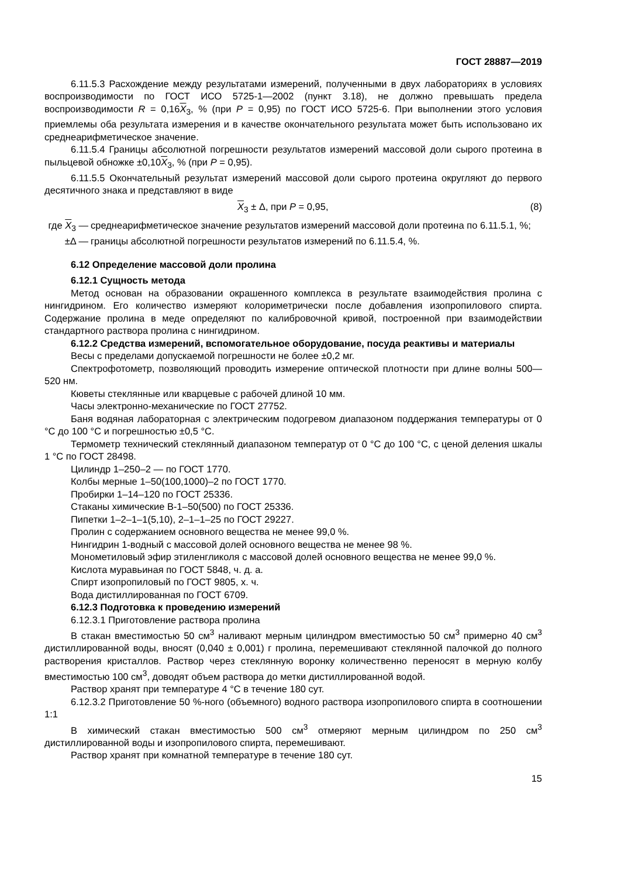ГОСТ 28887—2019
6.11.5.3 Расхождение между результатами измерений, полученными в двух лабораториях в условиях воспроизводимости по ГОСТ ИСО 5725-1—2002 (пункт 3.18), не должно превышать предела воспроизводимости R = 0,16X<sub>3</sub>, % (при P = 0,95) по ГОСТ ИСО 5725-6. При выполнении этого условия приемлемы оба результата измерения и в качестве окончательного результата может быть использовано их среднеарифметическое значение.
6.11.5.4 Границы абсолютной погрешности результатов измерений массовой доли сырого протеина в пыльцевой обножке ±0,10X<sub>3</sub>, % (при P = 0,95).
6.11.5.5 Окончательный результат измерений массовой доли сырого протеина округляют до первого десятичного знака и представляют в виде
X<sub>3</sub> ± Δ, при P = 0,95, (8)
где X<sub>3</sub> — среднеарифметическое значение результатов измерений массовой доли протеина по 6.11.5.1, %;
±Δ — границы абсолютной погрешности результатов измерений по 6.11.5.4, %.
6.12 Определение массовой доли пролина
6.12.1 Сущность метода
Метод основан на образовании окрашенного комплекса в результате взаимодействия пролина с нингидрином. Его количество измеряют колориметрически после добавления изопропилового спирта. Содержание пролина в меде определяют по калибровочной кривой, построенной при взаимодействии стандартного раствора пролина с нингидрином.
6.12.2 Средства измерений, вспомогательное оборудование, посуда реактивы и материалы
Весы с пределами допускаемой погрешности не более ±0,2 мг.
Спектрофотометр, позволяющий проводить измерение оптической плотности при длине волны 500—520 нм.
Кюветы стеклянные или кварцевые с рабочей длиной 10 мм.
Часы электронно-механические по ГОСТ 27752.
Баня водяная лабораторная с электрическим подогревом диапазоном поддержания температуры от 0 °С до 100 °С и погрешностью ±0,5 °С.
Термометр технический стеклянный диапазоном температур от 0 °С до 100 °С, с ценой деления шкалы 1 °С по ГОСТ 28498.
Цилиндр 1–250–2 — по ГОСТ 1770.
Колбы мерные 1–50(100,1000)–2 по ГОСТ 1770.
Пробирки 1–14–120 по ГОСТ 25336.
Стаканы химические В-1–50(500) по ГОСТ 25336.
Пипетки 1–2–1–1(5,10), 2–1–1–25 по ГОСТ 29227.
Пролин с содержанием основного вещества не менее 99,0 %.
Нингидрин 1-водный с массовой долей основного вещества не менее 98 %.
Монометиловый эфир этиленгликоля с массовой долей основного вещества не менее 99,0 %.
Кислота муравьиная по ГОСТ 5848, ч. д. а.
Спирт изопропиловый по ГОСТ 9805, х. ч.
Вода дистиллированная по ГОСТ 6709.
6.12.3 Подготовка к проведению измерений
6.12.3.1 Приготовление раствора пролина
В стакан вместимостью 50 см<sup>3</sup> наливают мерным цилиндром вместимостью 50 см<sup>3</sup> примерно 40 см<sup>3</sup> дистиллированной воды, вносят (0,040 ± 0,001) г пролина, перемешивают стеклянной палочкой до полного растворения кристаллов. Раствор через стеклянную воронку количественно переносят в мерную колбу вместимостью 100 см<sup>3</sup>, доводят объем раствора до метки дистиллированной водой.
Раствор хранят при температуре 4 °С в течение 180 сут.
6.12.3.2 Приготовление 50 %-ного (объемного) водного раствора изопропилового спирта в соотношении 1:1
В химический стакан вместимостью 500 см<sup>3</sup> отмеряют мерным цилиндром по 250 см<sup>3</sup> дистиллированной воды и изопропилового спирта, перемешивают.
Раствор хранят при комнатной температуре в течение 180 сут.
15